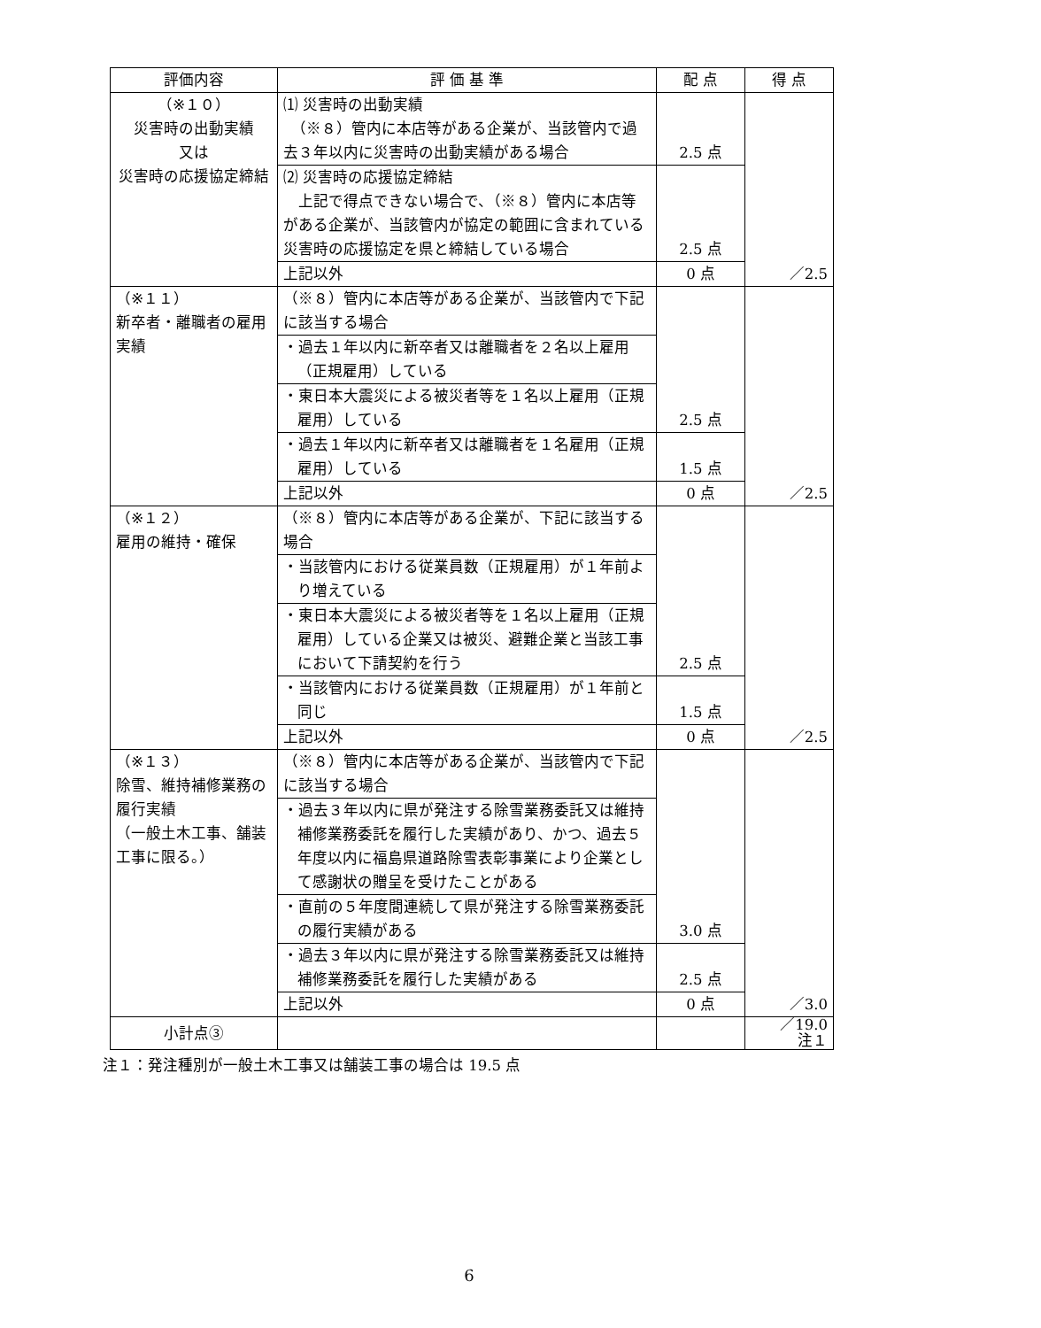| 評価内容 | 評 価 基 準 | 配 点 | 得 点 |
| --- | --- | --- | --- |
| （※１０） 災害時の出動実績 又は 災害時の応援協定締結 | ⑴ 災害時の出動実績 （※８）管内に本店等がある企業が、当該管内で過去３年以内に災害時の出動実績がある場合 | 2.5 点 | ／2.5 |
| | ⑵ 災害時の応援協定締結 上記で得点できない場合で、（※８）管内に本店等がある企業が、当該管内が協定の範囲に含まれている災害時の応援協定を県と締結している場合 | 2.5 点 | |
| | 上記以外 | 0 点 | |
| （※１１） 新卒者・離職者の雇用実績 | （※８）管内に本店等がある企業が、当該管内で下記に該当する場合 | 2.5 点 | ／2.5 |
| | ・過去１年以内に新卒者又は離職者を２名以上雇用（正規雇用）している | | |
| | ・東日本大震災による被災者等を１名以上雇用（正規雇用）している | | |
| | ・過去１年以内に新卒者又は離職者を１名雇用（正規雇用）している | 1.5 点 | |
| | 上記以外 | 0 点 | |
| （※１２） 雇用の維持・確保 | （※８）管内に本店等がある企業が、下記に該当する場合 | 2.5 点 | ／2.5 |
| | ・当該管内における従業員数（正規雇用）が１年前より増えている | | |
| | ・東日本大震災による被災者等を１名以上雇用（正規雇用）している企業又は被災、避難企業と当該工事において下請契約を行う | | |
| | ・当該管内における従業員数（正規雇用）が１年前と同じ | 1.5 点 | |
| | 上記以外 | 0 点 | |
| （※１３） 除雪、維持補修業務の履行実績 （一般土木工事、舗装工事に限る。） | （※８）管内に本店等がある企業が、当該管内で下記に該当する場合 | 3.0 点 | ／3.0 |
| | ・過去３年以内に県が発注する除雪業務委託又は維持補修業務委託を履行した実績があり、かつ、過去５年度以内に福島県道路除雪表彰事業により企業として感謝状の贈呈を受けたことがある | | |
| | ・直前の５年度間連続して県が発注する除雪業務委託の履行実績がある | | |
| | ・過去３年以内に県が発注する除雪業務委託又は維持補修業務委託を履行した実績がある | 2.5 点 | |
| | 上記以外 | 0 点 | |
| 小計点③ | | | ／19.0 注１ |
注１：発注種別が一般土木工事又は舗装工事の場合は 19.5 点
6